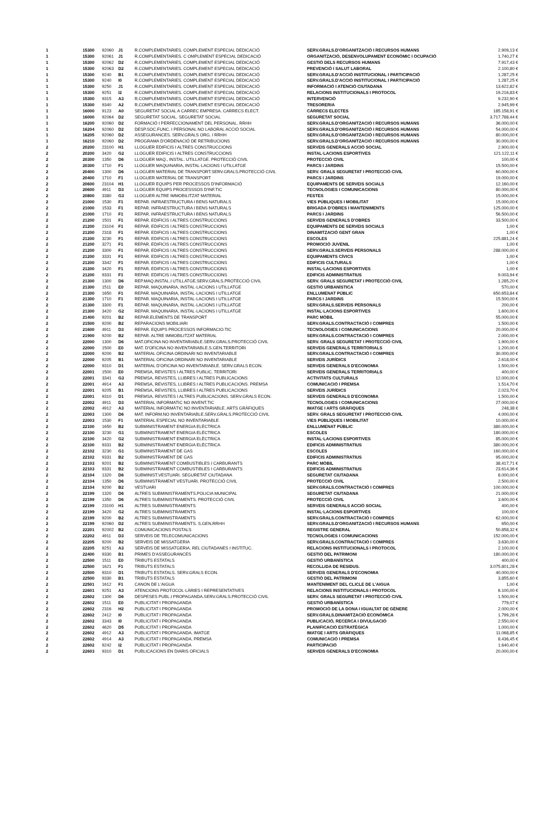| 1 | 15300 | 92060 | J1 | R.COMPLEMENTARIES. COMPLEMENT ESPECIAL DEDICACIÓ | SERV.GRALS.D'ORGANITZACIÓ I RECURSOS HUMANS | 2.909,13 € |
| 1 | 15300 | 92061 | J1 | R.COMPLEMENTARIES. C OMPLEMENT ESPECIAL DEDICACIÓ | ORGANITZACIÓ, DESENVOLUPAMENT ECONÒMIC I OCUPACIÓ | 1.740,27 € |
| 1 | 15300 | 92062 | D2 | R.COMPLEMENTARIES. COMPLEMENT ESPECIAL DEDICACIÓ | GESTIÓ DELS RECURSOS HUMANS | 7.917,43 € |
| 1 | 15300 | 92063 | D2 | R.COMPLEMENTARIES. COMPLEMENT ESPECIAL DEDICACIÓ | PREVENCIÓ I SALUT LABORAL | 2.100,80 € |
| 1 | 15300 | 9240 | B1 | R.COMPLEMENTARIES. COMPLEMENT ESPECIAL DEDICACIÓ | SERV.GRALS.D'ACCIÓ INSTITUCIONAL I PARTICIPACIÓ | 1.287,25 € |
| 1 | 15300 | 9240 | I0 | R.COMPLEMENTARIES. COMPLEMENT ESPECIAL DEDICACIÓ | SERV.GRALS.D'ACCIÓ INSTITUCIONAL I PARTICIPACIÓ | 1.287,25 € |
| 1 | 15300 | 9250 | J1 | R.COMPLEMENTARIES. COMPLEMENT ESPECIAL DEDICACIÓ | INFORMACIÓ I ATENCIÓ CIUTADANA | 13.622,82 € |
| 1 | 15300 | 9251 | I2 | R.COMPLEMENTARIES. COMPLEMENT ESPECIAL DEDICACIÓ | RELACIONS INSTITUCIONALS I PROTOCOL | 19.216,83 € |
| 1 | 15300 | 9315 | A3 | R.COMPLEMENTARIES. COMPLEMENT ESPECIAL DEDICACIÓ | INTERVENCIÓ | 9.232,90 € |
| 1 | 15300 | 9340 | A2 | R.COMPLEMENTARIES. COMPLEMENT ESPECIAL DEDICACIÓ | TRESORERIA | 2.945,99 € |
| 1 | 16000 | 9123 | A0 | SEGURETAT SOCIAL A CARREC EMPRESA. CARRECS ELECT. | CÀRRECS ELECTES | 185.158,91 € |
| 1 | 16000 | 92064 | D2 | SEGURETAT SOCIAL. SEGURETAT SOCIAL | SEGURETAT SOCIAL | 3.717.788,44 € |
| 1 | 16200 | 92060 | D2 | FORMACIÓ I PERFECCIONAMENT DEL PERSONAL. RRHH | SERV.GRALS.D'ORGANITZACIÓ I RECURSOS HUMANS | 36.000,00 € |
| 1 | 16204 | 92060 | D2 | DESP.SOC.FUNC. I PERSONAL NO LABORAL ACCIÓ SOCIAL | SERV.GRALS.D'ORGANITZACIÓ I RECURSOS HUMANS | 54.000,00 € |
| 1 | 16205 | 92060 | D2 | ASSEGURANCES. SERV.GRALS ORG. I RRHH | SERV.GRALS.D'ORGANITZACIÓ I RECURSOS HUMANS | 80.000,00 € |
| 1 | 16210 | 92060 | D2 | PROGRAMA D'ORDENACIÓ DE RETRIBUCIONS | SERV.GRALS.D'ORGANITZACIÓ I RECURSOS HUMANS | 30.000,00 € |
| 2 | 20200 | 23100 | H1 | LLOGUER EDIFICIS I ALTRES CONSTRUCCIONS | SERVEIS GENERALS ACCIÓ SOCIAL | 2.900,00 € |
| 2 | 20200 | 3420 | G2 | LLOGUER EDIFICIS I ALTRES CONSTRUCCIONS | INSTAL·LACIONS ESPORTIVES | 121.122,11 € |
| 2 | 20300 | 1350 | D6 | LLOGUER MAQ., INSTAL. UTILLATGE. PROTECCIÓ CIVIL | PROTECCIÓ CIVIL | 100,00 € |
| 2 | 20300 | 1710 | F1 | LLOGUER MAQUINARIA, INSTAL·LACIONS I UTILLATGE | PARCS I JARDINS | 15.500,00 € |
| 2 | 20400 | 1300 | D6 | LLOGUER MATERIAL DE TRANSPORT.SERV.GRALS.PROTECCIÓ CIVIL | SERV. GRALS SEGURETAT I PROTECCIÓ CIVIL | 60.000,00 € |
| 2 | 20400 | 1710 | F1 | LLOGUER MATERIAL DE TRANSPORT | PARCS I JARDINS | 19.000,00 € |
| 2 | 20600 | 23104 | H1 | LLOGUER EQUIPS PER PROCESSOS D'INFORMACIÓ | EQUIPAMENTS DE SERVEIS SOCIALS | 12.160,00 € |
| 2 | 20600 | 4911 | D3 | LLOGUER EQUIPS PROCESSSOS D'INF.TIC | TECNOLOGIES I COMUNICACIONS | 80.000,00 € |
| 2 | 20800 | 3380 | G3 | LLOGUER ALTRE IMMOBILITZAT MATERIAL | FESTES | 15.000,00 € |
| 2 | 21000 | 1530 | F1 | REPAR. INFRAESTRUCTURA I BENS NATURALS | VIES PÚBLIQUES I MOBILITAT | 15.000,00 € |
| 2 | 21000 | 1533 | F1 | REPAR. INFRAESTRUCTURA I BENS NATURALS | BRIGADA D'OBRES I MANTENIMENTS | 125.000,00 € |
| 2 | 21000 | 1710 | F1 | REPAR. INFRAESTRUCTURA I BENS NATURALS | PARCS I JARDINS | 56.500,00 € |
| 2 | 21200 | 1501 | F1 | REPAR. EDIFICIS I ALTRES CONSTRUCCIONS | SERVEIS GENERALS D'OBRES | 33.500,00 € |
| 2 | 21200 | 23104 | F1 | REPAR. EDIFICIS I ALTRES CONSTRUCCIONS | EQUIPAMENTS DE SERVEIS SOCIALS | 1,00 € |
| 2 | 21200 | 2318 | F1 | REPAR. EDIFICIS I ALTRES CONSTRUCCIONS | DINAMITZACIÓ GENT GRAN | 1,00 € |
| 2 | 21200 | 3230 | F1 | REPAR. EDIFICIS I ALTRES CONSTRUCCIONS | ESCOLES | 225.881,24 € |
| 2 | 21200 | 3271 | F1 | REPAR. EDIFICIS I ALTRES CONSTRUCCIONS | PROMOCIÓ JUVENIL | 1,00 € |
| 2 | 21200 | 3300 | F1 | REPAR. EDIFICIS I ALTRES CONSTRUCCIONS | SERV.GRALS.SERVEIS PERSONALS | 288.000,00 € |
| 2 | 21200 | 3331 | F1 | REPAR. EDIFICIS I ALTRES CONSTRUCCIONS | EQUIPAMENTS CÍVICS | 1,00 € |
| 2 | 21200 | 3342 | F1 | REPAR. EDIFICIS I ALTRES CONSTRUCCIONS | EDIFICIS CULTURALS | 1,00 € |
| 2 | 21200 | 3420 | F1 | REPAR. EDIFICIS I ALTRES CONSTRUCCIONS | INSTAL·LACIONS ESPORTIVES | 1,00 € |
| 2 | 21200 | 9331 | F1 | REPAR. EDIFICIS I ALTRES CONSTRUCCIONS | EDIFICIS ADMINISTRATIUS | 9.003,94 € |
| 2 | 21300 | 1300 | D6 | REP.MAQ.INSTAL.I UTILLATGE.SERV.GRALS.PROTECCIÓ CIVIL | SERV. GRALS SEGURETAT I PROTECCIÓ CIVIL | 1.285,20 € |
| 2 | 21300 | 1511 | E0 | REPAR. MAQUINARIA, INSTAL·LACIONS I UTILLATGE | GESTIÓ URBANÍSTICA | 570,00 € |
| 2 | 21300 | 1650 | F1 | REPAR. MAQUINARIA, INSTAL·LACIONS I UTILLATGE | ENLLUMENAT PÚBLIC | 650.653,84 € |
| 2 | 21300 | 1710 | F1 | REPAR. MAQUINARIA, INSTAL·LACIONS I UTILLATGE | PARCS I JARDINS | 15.500,00 € |
| 2 | 21300 | 3300 | F1 | REPAR. MAQUINARIA, INSTAL·LACIONS I UTILLATGE | SERV.GRALS.SERVEIS PERSONALS | 200,00 € |
| 2 | 21300 | 3420 | G2 | REPAR. MAQUINARIA, INSTAL·LACIONS I UTILLATGE | INSTAL·LACIONS ESPORTIVES | 1.600,00 € |
| 2 | 21400 | 9201 | B2 | REPAR.ELEMENTS DE TRANSPORT | PARC MÒBIL | 55.000,00 € |
| 2 | 21500 | 9200 | B2 | REPARACIONS MOBILIARI | SERV.GRALS.CONTRACTACIÓ I COMPRES | 1.500,00 € |
| 2 | 21600 | 4911 | D3 | REPAR. EQUIPS PROCESSOS INFORMACIO.TIC | TECNOLOGIES I COMUNICACIONS | 20.000,00 € |
| 2 | 21900 | 9200 | B2 | REPAR. ALTRE IMMOBILITZAT MATERIAL | SERV.GRALS.CONTRACTACIÓ I COMPRES | 2.000,00 € |
| 2 | 22000 | 1300 | D6 | MAT.OFICINA NO INVENTARIABLE.SERV.GRALS.PROTECCIÓ CIVIL | SERV. GRALS SEGURETAT I PROTECCIÓ CIVIL | 1.900,00 € |
| 2 | 22000 | 1500 | E0 | MAT. D'OFICINA NO INVENTARIABLE.S.GEN.TERRITORI | SERVEIS GENERALS TERRITORIALS | 1.200,00 € |
| 2 | 22000 | 9200 | B2 | MATERIAL OFICINA ORDINARI NO INVENTARIABLE | SERV.GRALS.CONTRACTACIÓ I COMPRES | 30.000,00 € |
| 2 | 22000 | 9205 | B1 | MATERIAL OFICINA ORDINARI NO INVENTARIABLE | SERVEIS JURÍDICS | 2.618,00 € |
| 2 | 22000 | 9310 | D1 | MATERIAL D'OFICINA NO INVENTARIABLE. SERV.GRALS ECON. | SERVEIS GENERALS D'ECONOMIA | 1.500,00 € |
| 2 | 22001 | 1500 | E0 | PREMSA, REVISTES I ALTRES PUBLIC. TERRITORI | SERVEIS GENERALS TERRITORIALS | 400,00 € |
| 2 | 22001 | 3341 | G3 | PREMSA, REVISTES, LLIBRES I ALTRES PUBLICACIONS | ACTIVITATS CULTURALS | 12.000,00 € |
| 2 | 22001 | 4914 | A3 | PREMSA, REVISTES, LLIBRES I ALTRES PUBLICACIONS. PREMSA | COMUNICACIÓ I PREMSA | 1.514,70 € |
| 2 | 22001 | 9205 | B1 | PREMSA, REVISTES, LLIBRES I ALTRES PUBLICACIONS | SERVEIS JURÍDICS | 2.023,70 € |
| 2 | 22001 | 9310 | D1 | PREMSA, REVISTES I ALTRES PUBLICACIONS. SERV.GRALS ECON. | SERVEIS GENERALS D'ECONOMIA | 1.500,00 € |
| 2 | 22002 | 4911 | D3 | MATERIAL INFORMATIC NO INVENT.TIC | TECNOLOGIES I COMUNICACIONS | 27.000,00 € |
| 2 | 22002 | 4912 | A3 | MATERIAL INFORMÀTIC NO INVENTARIABLE. ARTS GRÀFIQUES | IMATGE I ARTS GRÀFIQUES | 248,38 € |
| 2 | 22003 | 1300 | D6 | MAT. INFORM.NO INVENTARIABLE.SERV.GRALS.PROTECCIÓ CIVIL | SERV. GRALS SEGURETAT I PROTECCIÓ CIVIL | 4.000,00 € |
| 2 | 22003 | 1530 | F1 | MATERIAL ESPECIAL NO INVENTARIABLE | VIES PÚBLIQUES I MOBILITAT | 10.000,00 € |
| 2 | 22100 | 1650 | B2 | SUBMINISTRAMENT ENERGIA ELÈCTRICA | ENLLUMENAT PÚBLIC | 380.000,00 € |
| 2 | 22100 | 3230 | G1 | SUBMINISTRAMENT ENERGIA ELÈCTRICA | ESCOLES | 180.000,00 € |
| 2 | 22100 | 3420 | G2 | SUBMINISTRAMENT ENERGIA ELÈCTRICA | INSTAL·LACIONS ESPORTIVES | 85.000,00 € |
| 2 | 22100 | 9331 | B2 | SUBMINISTRAMENT ENERGIA ELÈCTRICA | EDIFICIS ADMINISTRATIUS | 380.000,00 € |
| 2 | 22102 | 3230 | G1 | SUBMINISTRAMENT DE GAS | ESCOLES | 160.000,00 € |
| 2 | 22102 | 9331 | B2 | SUBMINISTRAMENT DE GAS | EDIFICIS ADMINISTRATIUS | 95.000,00 € |
| 2 | 22103 | 9201 | B2 | SUBMINISTRAMENT COMBUSTIBLES I CARBURANTS | PARC MÒBIL | 38.417,71 € |
| 2 | 22103 | 9331 | B2 | SUBMINISTRAMENT COMBUSTIBLES I CARBURANTS | EDIFICIS ADMINISTRATIUS | 23.614,36 € |
| 2 | 22104 | 1320 | D6 | SUBMINIST.VESTUARI. SEGURETAT CIUTADANA | SEGURETAT CIUTADANA | 8.000,00 € |
| 2 | 22104 | 1350 | D6 | SUBMINISTRAMENT VESTUARI. PROTECCIÓ CIVIL | PROTECCIÓ CIVIL | 2.500,00 € |
| 2 | 22104 | 9200 | B2 | VESTUARI | SERV.GRALS.CONTRACTACIÓ I COMPRES | 100.000,00 € |
| 2 | 22199 | 1320 | D6 | ALTRES SUBMINISTRAMENTS.POLICIA MUNICIPAL | SEGURETAT CIUTADANA | 21.000,00 € |
| 2 | 22199 | 1350 | D6 | ALTRES SUBMINISTRAMENTS. PROTECCIÓ CIVIL | PROTECCIÓ CIVIL | 3.600,00 € |
| 2 | 22199 | 23100 | H1 | ALTRES SUBMINISTRAMENTS | SERVEIS GENERALS ACCIÓ SOCIAL | 400,00 € |
| 2 | 22199 | 3420 | G2 | ALTRES SUBMINISTRAMENTS | INSTAL·LACIONS ESPORTIVES | 100,00 € |
| 2 | 22199 | 9200 | B2 | ALTRES SUBMINISTRAMENTS | SERV.GRALS.CONTRACTACIÓ I COMPRES | 62.000,00 € |
| 2 | 22199 | 92060 | D2 | ALTRES SUBMINISTRAMENTS. S.GEN.RRHH | SERV.GRALS.D'ORGANITZACIÓ I RECURSOS HUMANS | 650,00 € |
| 2 | 22201 | 92002 | B2 | COMUNICACIONS POSTALS | REGISTRE GENERAL | 50.858,32 € |
| 2 | 22202 | 4911 | D3 | SERVEIS DE TELECOMUNICACIONS | TECNOLOGIES I COMUNICACIONS | 152.000,00 € |
| 2 | 22205 | 9200 | B2 | SERVEIS DE MISSATGERIA | SERV.GRALS.CONTRACTACIÓ I COMPRES | 3.630,00 € |
| 2 | 22205 | 9251 | A3 | SERVEIS DE MISSATGERIA. REL CIUTADANES I INSTITUC. | RELACIONS INSTITUCIONALS I PROTOCOL | 2.100,00 € |
| 2 | 22400 | 9330 | B1 | PRIMES D'ASSEGURANCES | GESTIÓ DEL PATRIMONI | 180.000,00 € |
| 2 | 22500 | 1511 | E0 | TRIBUTS ESTATALS | GESTIÓ URBANÍSTICA | 400,00 € |
| 2 | 22500 | 1621 | F1 | TRIBUTS ESTATALS | RECOLLIDA DE RESIDUS. | 3.075.801,28 € |
| 2 | 22500 | 9310 | D1 | TRIBUTS ESTATALS. SERV.GRALS ECON. | SERVEIS GENERALS D'ECONOMIA | 40.000,00 € |
| 2 | 22500 | 9330 | B1 | TRIBUTS ESTATALS | GESTIÓ DEL PATRIMONI | 3.855,60 € |
| 2 | 22501 | 1612 | F1 | CANON DE L'AIGUA | MANTENIMENT DEL CLICLE DE L'AIGUA | 1,00 € |
| 2 | 22601 | 9251 | A3 | ATENCIONS PROTOCOL·LÀRIES I REPRESENTATIVES | RELACIONS INSTITUCIONALS I PROTOCOL | 6.100,00 € |
| 2 | 22602 | 1300 | D6 | DESPESES PUBL.I PROPAGANDA.SERV.GRALS.PROTECCIÓ CIVIL | SERV. GRALS SEGURETAT I PROTECCIÓ CIVIL | 1.500,00 € |
| 2 | 22602 | 1511 | E0 | PUBLICITAT I PROPAGANDA | GESTIÓ URBANÍSTICA | 779,07 € |
| 2 | 22602 | 2316 | H2 | PUBLICITAT I PROPAGANDA | PROMOCIÓ DE LA DONA I IGUALTAT DE GÈNERE | 2.000,00 € |
| 2 | 22602 | 2412 | I0 | PUBLICITAT I PROPAGANDA | SERV.GRALS.DINAMITZACIÓ ECONÒMICA | 1.799,28 € |
| 2 | 22602 | 3343 | I0 | PUBLICITAT I PROPAGANDA | PUBLICACIÓ, RECERCA I DIVULGACIÓ | 2.550,00 € |
| 2 | 22602 | 4620 | D5 | PUBLICITAT I PROPAGANDA | PLANIFICACIÓ ESTRATÈGICA | 1.000,00 € |
| 2 | 22602 | 4912 | A3 | PUBLICITAT I PROPAGANDA. IMATGE | IMATGE I ARTS GRÀFIQUES | 11.068,85 € |
| 2 | 22602 | 4914 | A3 | PUBLICITAT I PROPAGANDA. PREMSA | COMUNICACIÓ I PREMSA | 8.436,45 € |
| 2 | 22602 | 9242 | I2 | PUBLICITAT I PROPAGANDA | PARTICIPACIÓ | 1.640,40 € |
| 2 | 22603 | 9310 | D1 | PUBLICACIONS EN DIARIS OFICIALS | SERVEIS GENERALS D'ECONOMIA | 20.000,00 € |